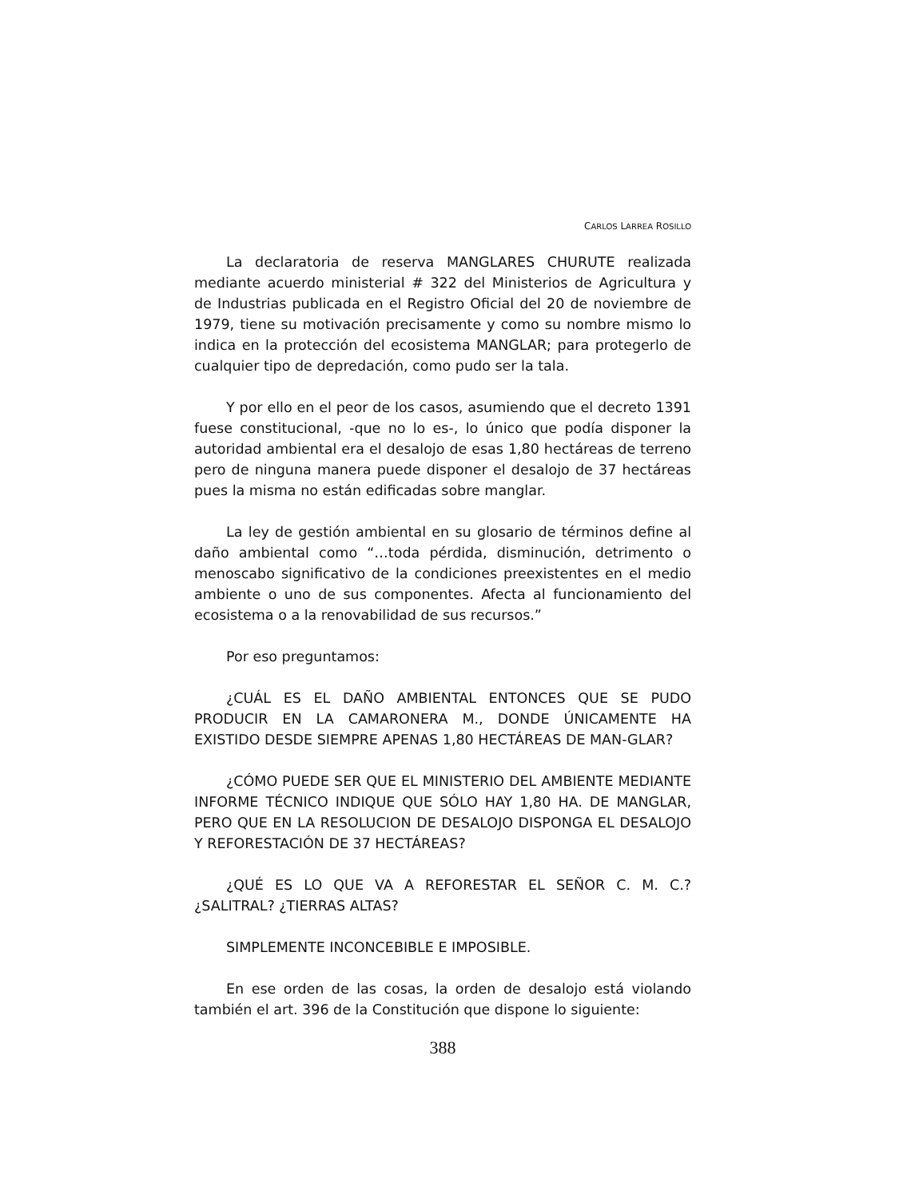CARLOS LARREA ROSILLO
La declaratoria de reserva MANGLARES CHURUTE realizada mediante acuerdo ministerial # 322 del Ministerios de Agricultura y de Industrias publicada en el Registro Oficial del 20 de noviembre de 1979, tiene su motivación precisamente y como su nombre mismo lo indica en la protección del ecosistema MANGLAR; para protegerlo de cualquier tipo de depredación, como pudo ser la tala.
Y por ello en el peor de los casos, asumiendo que el decreto 1391 fuese constitucional, -que no lo es-, lo único que podía disponer la autoridad ambiental era el desalojo de esas 1,80 hectáreas de terreno pero de ninguna manera puede disponer el desalojo de 37 hectáreas pues la misma no están edificadas sobre manglar.
La ley de gestión ambiental en su glosario de términos define al daño ambiental como “…toda pérdida, disminución, detrimento o menoscabo significativo de la condiciones preexistentes en el medio ambiente o uno de sus componentes. Afecta al funcionamiento del ecosistema o a la renovabilidad de sus recursos.”
Por eso preguntamos:
¿CUÁL ES EL DAÑO AMBIENTAL ENTONCES QUE SE PUDO PRODUCIR EN LA CAMARONERA M., DONDE ÚNICAMENTE HA EXISTIDO DESDE SIEMPRE APENAS 1,80 HECTÁREAS DE MAN-GLAR?
¿CÓMO PUEDE SER QUE EL MINISTERIO DEL AMBIENTE MEDIANTE INFORME TÉCNICO INDIQUE QUE SÓLO HAY 1,80 HA. DE MANGLAR, PERO QUE EN LA RESOLUCION DE DESALOJO DISPONGA EL DESALOJO Y REFORESTACIÓN DE 37 HECTÁREAS?
¿QUÉ ES LO QUE VA A REFORESTAR EL SEÑOR C. M. C.? ¿SALITRAL? ¿TIERRAS ALTAS?
SIMPLEMENTE INCONCEBIBLE E IMPOSIBLE.
En ese orden de las cosas, la orden de desalojo está violando también el art. 396 de la Constitución que dispone lo siguiente:
388